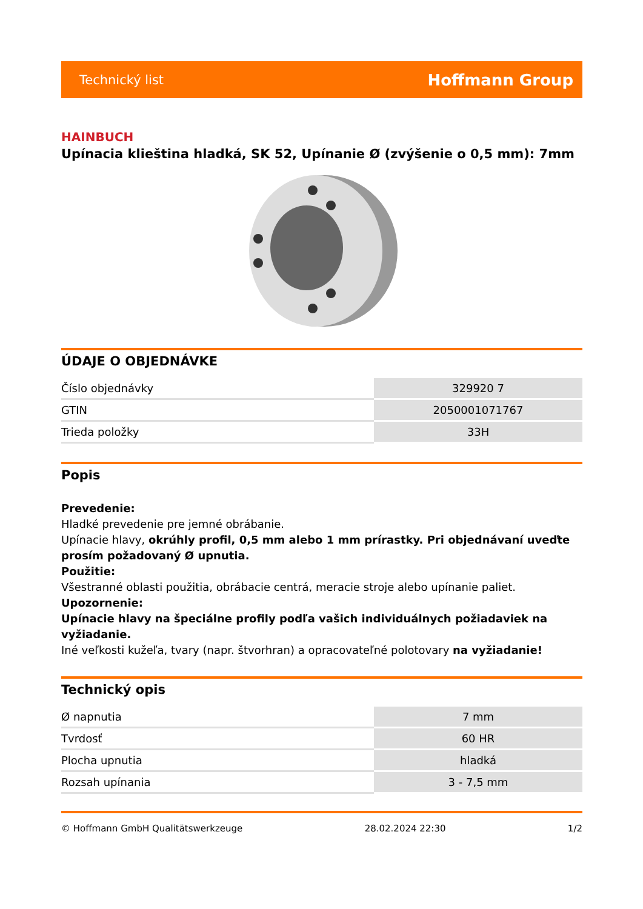Technický list Hoffmann Group
HAINBUCH
Upínacia klieština hladká, SK 52, Upínanie Ø (zvýšenie o 0,5 mm): 7mm
ÚDAJE O OBJEDNÁVKE
| Číslo objednávky | 329920 7 |
| GTIN | 2050001071767 |
| Trieda položky | 33H |
Popis
Prevedenie:
Hladké prevedenie pre jemné obrábanie.
Upínacie hlavy, okrúhly profil, 0,5 mm alebo 1 mm prírastky. Pri objednávaní uveďte prosím požadovaný Ø upnutia.
Použitie:
Všestranné oblasti použitia, obrábacie centrá, meracie stroje alebo upínanie paliet.
Upozornenie:
Upínacie hlavy na špeciálne profily podľa vašich individuálnych požiadaviek na vyžiadanie.
Iné veľkosti kužeľa, tvary (napr. štvorhran) a opracovateľné polotovary na vyžiadanie!
Technický opis
| Ø napnutia | 7 mm |
| Tvrdosť | 60 HR |
| Plocha upnutia | hladká |
| Rozsah upínania | 3 - 7,5 mm |
© Hoffmann GmbH Qualitätswerkzeuge 28.02.2024 22:30 1/2